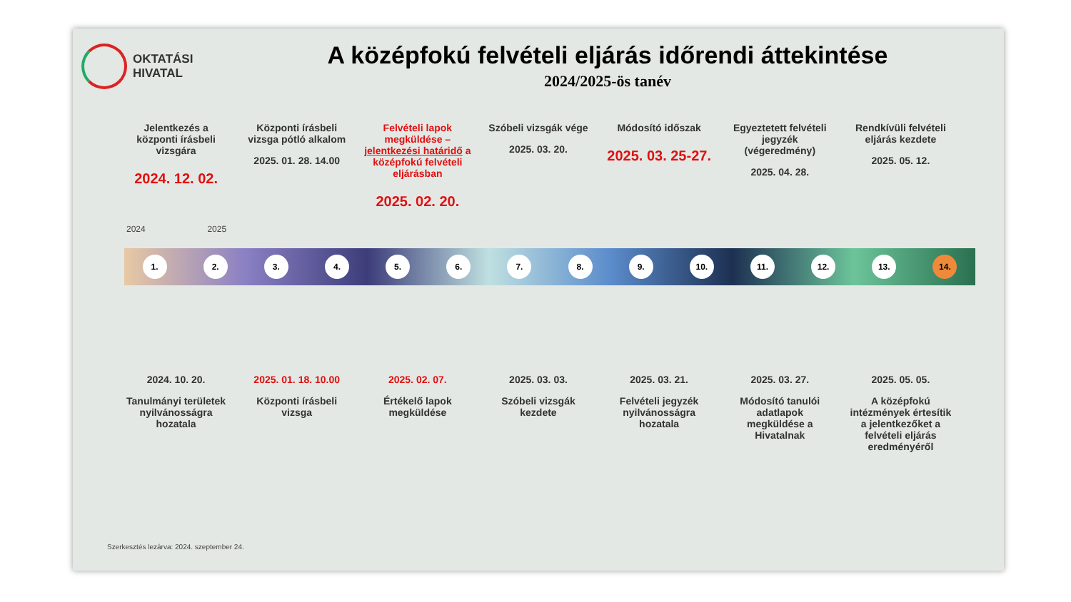OKTATÁSI
HIVATAL
A középfokú felvételi eljárás időrendi áttekintése
2024/2025-ös tanév
Jelentkezés a központi írásbeli vizsgára
2024. 12. 02.
Központi írásbeli vizsga pótló alkalom
2025. 01. 28. 14.00
Felvételi lapok megküldése – jelentkezési határidő a középfokú felvételi eljárásban
2025. 02. 20.
Szóbeli vizsgák vége
2025. 03. 20.
Módosító időszak
2025. 03. 25-27.
Egyeztetett felvételi jegyzék (végeredmény)
2025. 04. 28.
Rendkívüli felvételi eljárás kezdete
2025. 05. 12.
2024 2025
1. 2. 3. 4. 5. 6. 7. 8. 9. 10. 11. 12. 13. 14.
2024. 10. 20.
Tanulmányi területek nyilvánosságra hozatala
2025. 01. 18. 10.00
Központi írásbeli vizsga
2025. 02. 07.
Értékelő lapok megküldése
2025. 03. 03.
Szóbeli vizsgák kezdete
2025. 03. 21.
Felvételi jegyzék nyilvánosságra hozatala
2025. 03. 27.
Módosító tanulói adatlapok megküldése a Hivatalnak
2025. 05. 05.
A középfokú intézmények értesítik a jelentkezőket a felvételi eljárás eredményéről
Szerkesztés lezárva: 2024. szeptember 24.